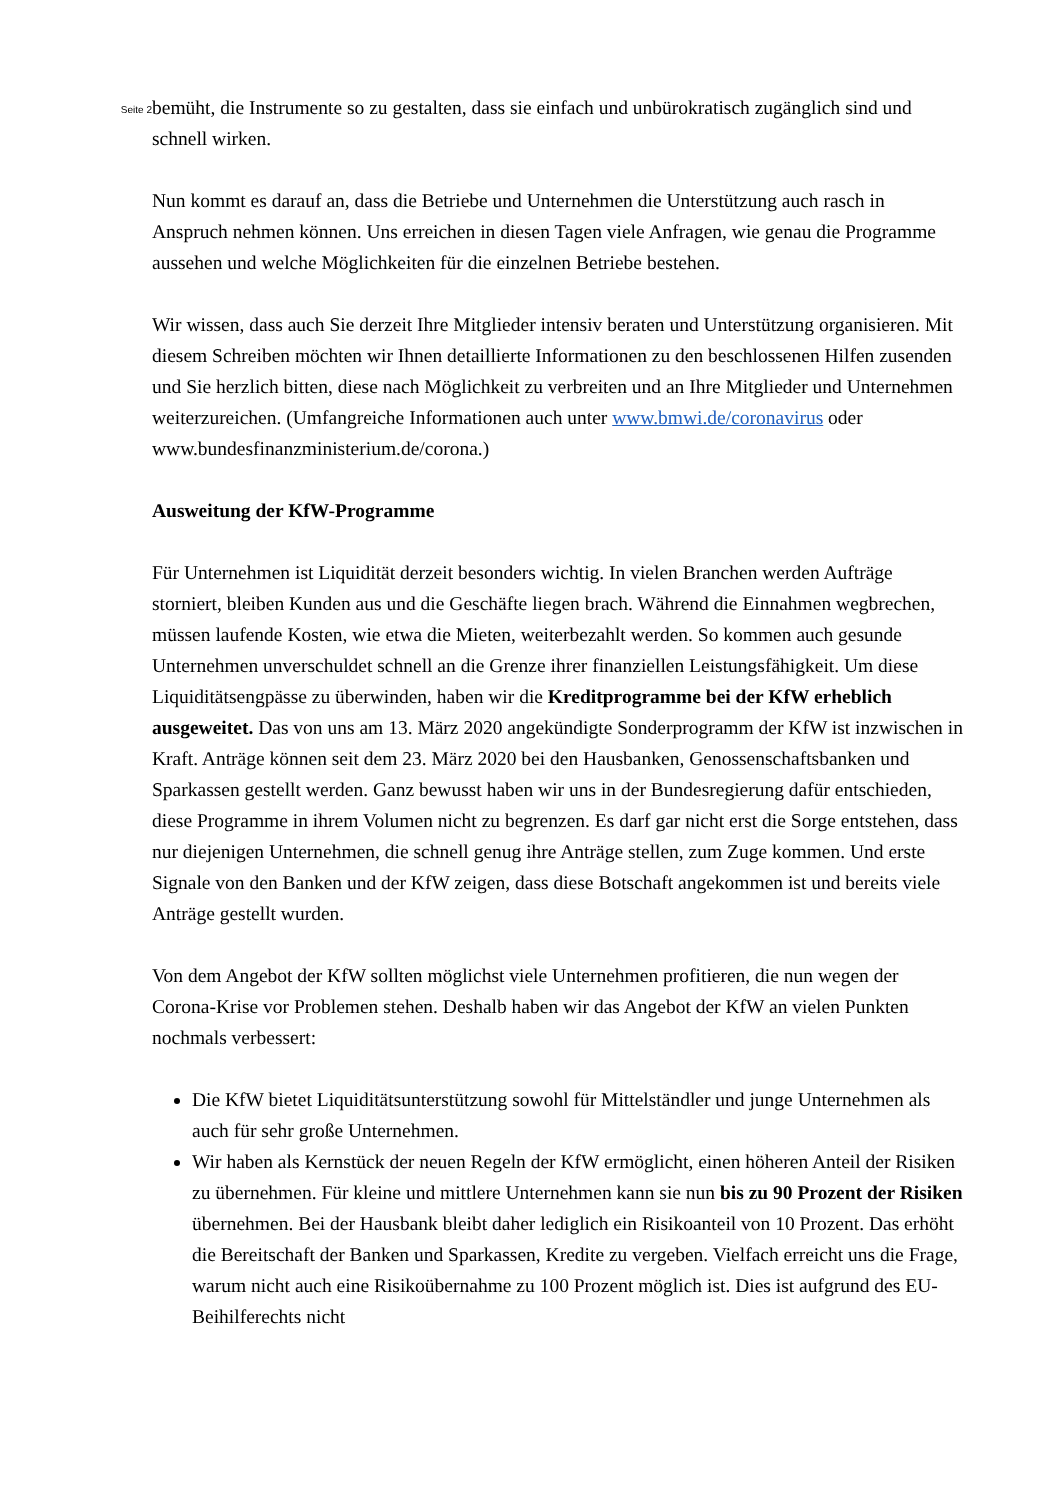Seite 2
bemüht, die Instrumente so zu gestalten, dass sie einfach und unbürokratisch zugänglich sind und schnell wirken.
Nun kommt es darauf an, dass die Betriebe und Unternehmen die Unterstützung auch rasch in Anspruch nehmen können. Uns erreichen in diesen Tagen viele Anfragen, wie genau die Programme aussehen und welche Möglichkeiten für die einzelnen Betriebe bestehen.
Wir wissen, dass auch Sie derzeit Ihre Mitglieder intensiv beraten und Unterstützung organisieren. Mit diesem Schreiben möchten wir Ihnen detaillierte Informationen zu den beschlossenen Hilfen zusenden und Sie herzlich bitten, diese nach Möglichkeit zu verbreiten und an Ihre Mitglieder und Unternehmen weiterzureichen. (Umfangreiche Informationen auch unter www.bmwi.de/coronavirus oder www.bundesfinanzministerium.de/corona.)
Ausweitung der KfW-Programme
Für Unternehmen ist Liquidität derzeit besonders wichtig. In vielen Branchen werden Aufträge storniert, bleiben Kunden aus und die Geschäfte liegen brach. Während die Einnahmen wegbrechen, müssen laufende Kosten, wie etwa die Mieten, weiterbezahlt werden. So kommen auch gesunde Unternehmen unverschuldet schnell an die Grenze ihrer finanziellen Leistungsfähigkeit. Um diese Liquiditätsengpässe zu überwinden, haben wir die Kreditprogramme bei der KfW erheblich ausgeweitet. Das von uns am 13. März 2020 angekündigte Sonderprogramm der KfW ist inzwischen in Kraft. Anträge können seit dem 23. März 2020 bei den Hausbanken, Genossenschaftsbanken und Sparkassen gestellt werden. Ganz bewusst haben wir uns in der Bundesregierung dafür entschieden, diese Programme in ihrem Volumen nicht zu begrenzen. Es darf gar nicht erst die Sorge entstehen, dass nur diejenigen Unternehmen, die schnell genug ihre Anträge stellen, zum Zuge kommen. Und erste Signale von den Banken und der KfW zeigen, dass diese Botschaft angekommen ist und bereits viele Anträge gestellt wurden.
Von dem Angebot der KfW sollten möglichst viele Unternehmen profitieren, die nun wegen der Corona-Krise vor Problemen stehen. Deshalb haben wir das Angebot der KfW an vielen Punkten nochmals verbessert:
Die KfW bietet Liquiditätsunterstützung sowohl für Mittelständler und junge Unternehmen als auch für sehr große Unternehmen.
Wir haben als Kernstück der neuen Regeln der KfW ermöglicht, einen höheren Anteil der Risiken zu übernehmen. Für kleine und mittlere Unternehmen kann sie nun bis zu 90 Prozent der Risiken übernehmen. Bei der Hausbank bleibt daher lediglich ein Risikoanteil von 10 Prozent. Das erhöht die Bereitschaft der Banken und Sparkassen, Kredite zu vergeben. Vielfach erreicht uns die Frage, warum nicht auch eine Risikoübernahme zu 100 Prozent möglich ist. Dies ist aufgrund des EU-Beihilferechts nicht